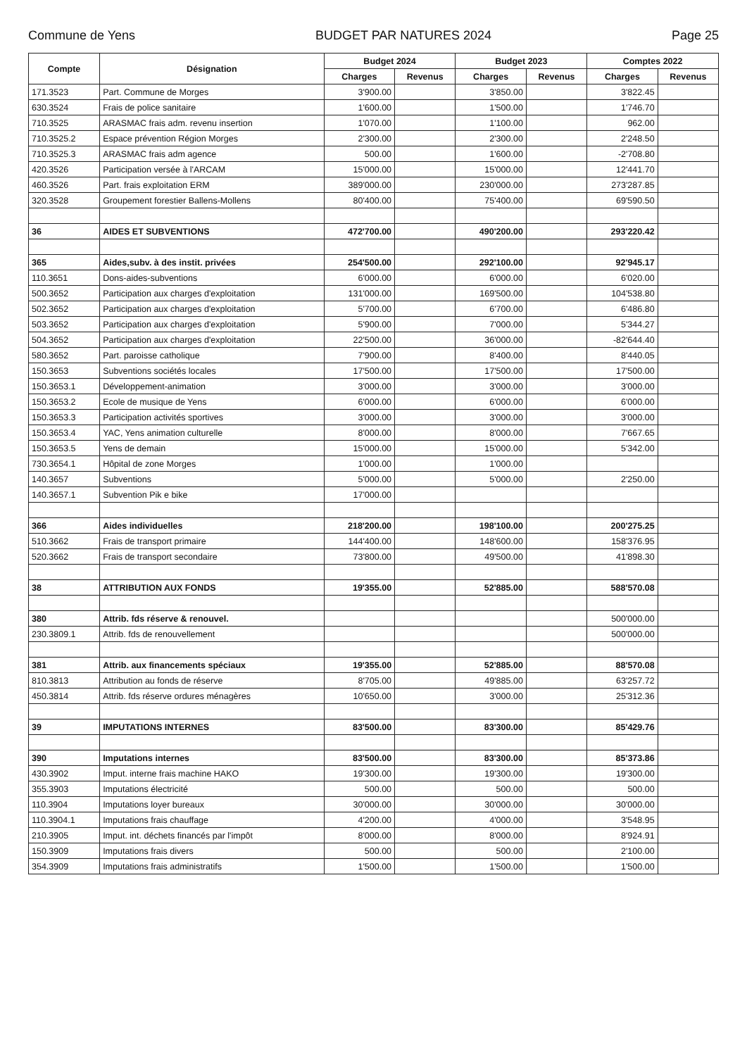Commune de Yens BUDGET PAR NATURES 2024 Page 25
| Compte | Désignation | Budget 2024 | | Budget 2023 | | Comptes 2022 | |
| --- | --- | --- | --- | --- | --- | --- | --- |
| | | Charges | Revenus | Charges | Revenus | Charges | Revenus |
| 171.3523 | Part. Commune de Morges | 3'900.00 | | 3'850.00 | | 3'822.45 | |
| 630.3524 | Frais de police sanitaire | 1'600.00 | | 1'500.00 | | 1'746.70 | |
| 710.3525 | ARASMAC frais adm. revenu insertion | 1'070.00 | | 1'100.00 | | 962.00 | |
| 710.3525.2 | Espace prévention Région Morges | 2'300.00 | | 2'300.00 | | 2'248.50 | |
| 710.3525.3 | ARASMAC frais adm agence | 500.00 | | 1'600.00 | | -2'708.80 | |
| 420.3526 | Participation versée à l'ARCAM | 15'000.00 | | 15'000.00 | | 12'441.70 | |
| 460.3526 | Part. frais exploitation ERM | 389'000.00 | | 230'000.00 | | 273'287.85 | |
| 320.3528 | Groupement forestier Ballens-Mollens | 80'400.00 | | 75'400.00 | | 69'590.50 | |
| 36 | AIDES ET SUBVENTIONS | 472'700.00 | | 490'200.00 | | 293'220.42 | |
| 365 | Aides,subv. à des instit. privées | 254'500.00 | | 292'100.00 | | 92'945.17 | |
| 110.3651 | Dons-aides-subventions | 6'000.00 | | 6'000.00 | | 6'020.00 | |
| 500.3652 | Participation aux charges d'exploitation | 131'000.00 | | 169'500.00 | | 104'538.80 | |
| 502.3652 | Participation aux charges d'exploitation | 5'700.00 | | 6'700.00 | | 6'486.80 | |
| 503.3652 | Participation aux charges d'exploitation | 5'900.00 | | 7'000.00 | | 5'344.27 | |
| 504.3652 | Participation aux charges d'exploitation | 22'500.00 | | 36'000.00 | | -82'644.40 | |
| 580.3652 | Part. paroisse catholique | 7'900.00 | | 8'400.00 | | 8'440.05 | |
| 150.3653 | Subventions sociétés locales | 17'500.00 | | 17'500.00 | | 17'500.00 | |
| 150.3653.1 | Développement-animation | 3'000.00 | | 3'000.00 | | 3'000.00 | |
| 150.3653.2 | Ecole de musique de Yens | 6'000.00 | | 6'000.00 | | 6'000.00 | |
| 150.3653.3 | Participation activités sportives | 3'000.00 | | 3'000.00 | | 3'000.00 | |
| 150.3653.4 | YAC, Yens animation culturelle | 8'000.00 | | 8'000.00 | | 7'667.65 | |
| 150.3653.5 | Yens de demain | 15'000.00 | | 15'000.00 | | 5'342.00 | |
| 730.3654.1 | Hôpital de zone Morges | 1'000.00 | | 1'000.00 | | | |
| 140.3657 | Subventions | 5'000.00 | | 5'000.00 | | 2'250.00 | |
| 140.3657.1 | Subvention Pik e bike | 17'000.00 | | | | | |
| 366 | Aides individuelles | 218'200.00 | | 198'100.00 | | 200'275.25 | |
| 510.3662 | Frais de transport primaire | 144'400.00 | | 148'600.00 | | 158'376.95 | |
| 520.3662 | Frais de transport secondaire | 73'800.00 | | 49'500.00 | | 41'898.30 | |
| 38 | ATTRIBUTION AUX FONDS | 19'355.00 | | 52'885.00 | | 588'570.08 | |
| 380 | Attrib. fds réserve & renouvel. | | | | | 500'000.00 | |
| 230.3809.1 | Attrib. fds de renouvellement | | | | | 500'000.00 | |
| 381 | Attrib. aux financements spéciaux | 19'355.00 | | 52'885.00 | | 88'570.08 | |
| 810.3813 | Attribution au fonds de réserve | 8'705.00 | | 49'885.00 | | 63'257.72 | |
| 450.3814 | Attrib. fds réserve ordures ménagères | 10'650.00 | | 3'000.00 | | 25'312.36 | |
| 39 | IMPUTATIONS INTERNES | 83'500.00 | | 83'300.00 | | 85'429.76 | |
| 390 | Imputations internes | 83'500.00 | | 83'300.00 | | 85'373.86 | |
| 430.3902 | Imput. interne frais machine HAKO | 19'300.00 | | 19'300.00 | | 19'300.00 | |
| 355.3903 | Imputations électricité | 500.00 | | 500.00 | | 500.00 | |
| 110.3904 | Imputations loyer bureaux | 30'000.00 | | 30'000.00 | | 30'000.00 | |
| 110.3904.1 | Imputations frais chauffage | 4'200.00 | | 4'000.00 | | 3'548.95 | |
| 210.3905 | Imput. int. déchets financés par l'impôt | 8'000.00 | | 8'000.00 | | 8'924.91 | |
| 150.3909 | Imputations frais divers | 500.00 | | 500.00 | | 2'100.00 | |
| 354.3909 | Imputations frais administratifs | 1'500.00 | | 1'500.00 | | 1'500.00 | |